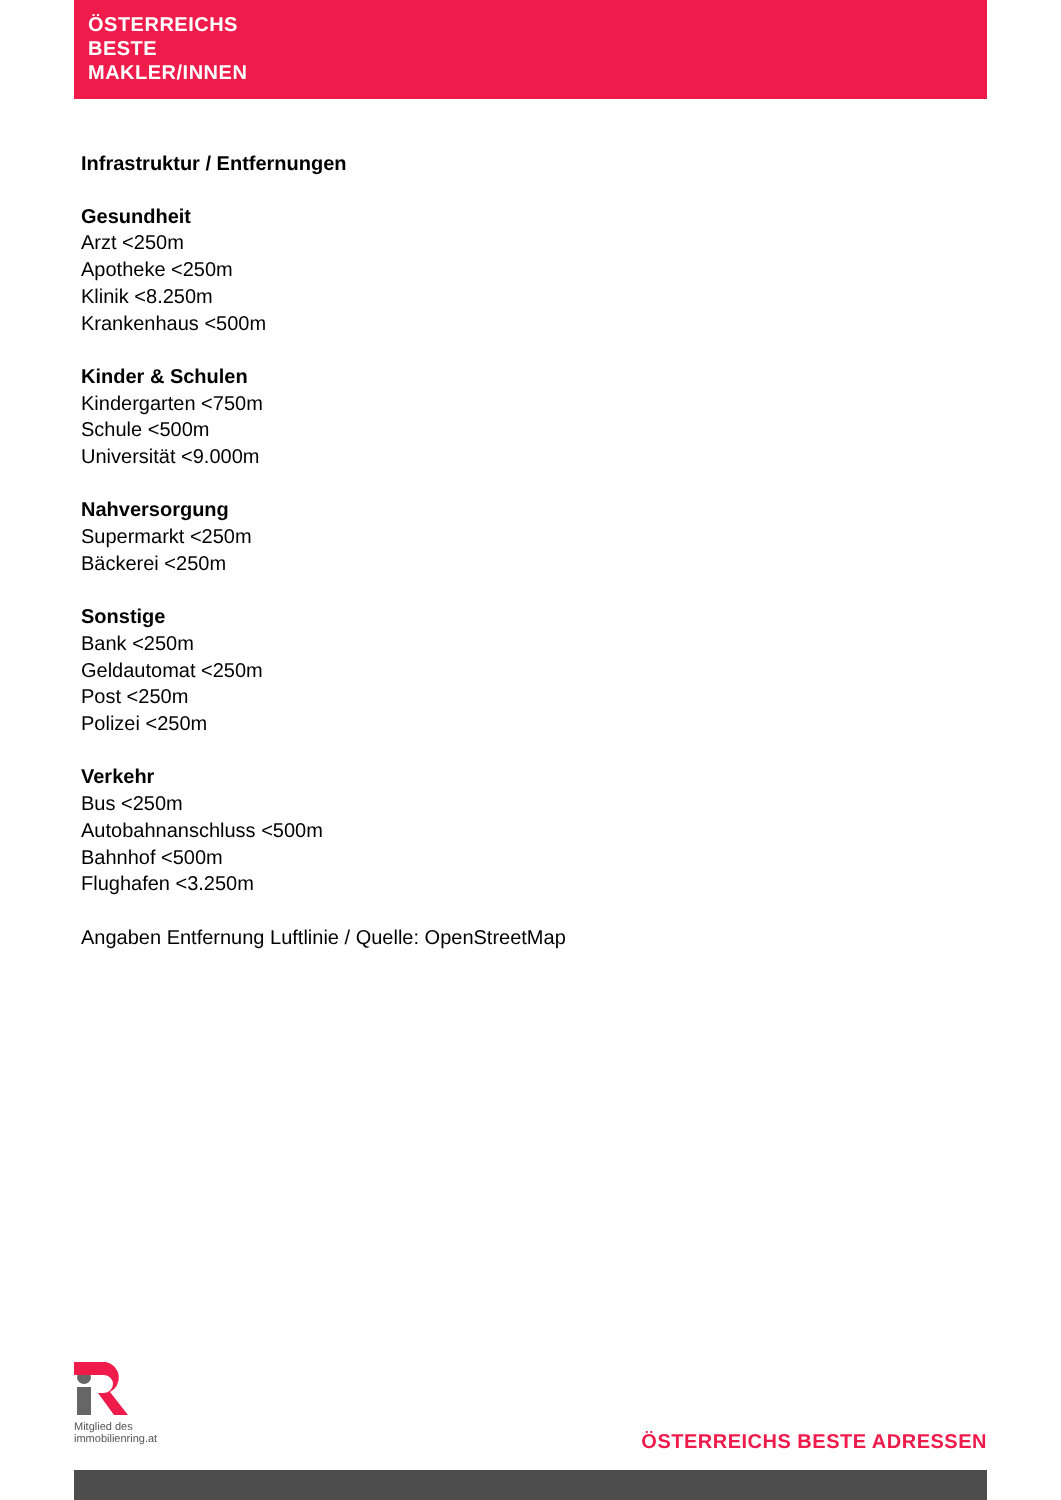ÖSTERREICHS
BESTE
MAKLER/INNEN
Infrastruktur / Entfernungen
Gesundheit
Arzt <250m
Apotheke <250m
Klinik <8.250m
Krankenhaus <500m
Kinder & Schulen
Kindergarten <750m
Schule <500m
Universität <9.000m
Nahversorgung
Supermarkt <250m
Bäckerei <250m
Sonstige
Bank <250m
Geldautomat <250m
Post <250m
Polizei <250m
Verkehr
Bus <250m
Autobahnanschluss <500m
Bahnhof <500m
Flughafen <3.250m
Angaben Entfernung Luftlinie / Quelle: OpenStreetMap
Mitglied des
immobilienring.at
ÖSTERREICHS BESTE ADRESSEN